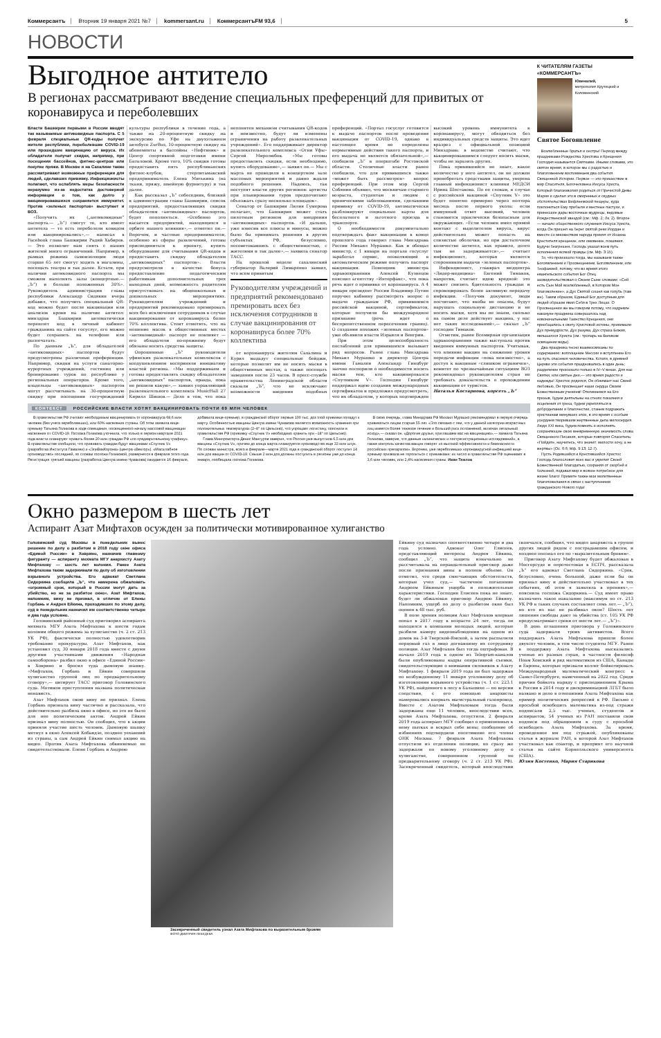Коммерсантъ Вторник 19 января 2021 №7 kommersant.ru КоммерсантъFM 93,6 5
НОВОСТИ
Выгодное антитело
В регионах рассматривают введение специальных преференций для привитых от коронавируса и переболевших
Власти Башкирии первыми в России вводят так называемые антиковидные паспорта. С 5 февраля специальные QR-коды получат жители республики, переболевшие COVID-19 или прошедшие вакцинацию от вируса. Их обладатели получат скидки, например, при посещении бассейнов, фитнес-центров или покупке пряжи. В Москве и на Сахалине также рассматривают возможные преференции для людей, сделавших прививку. Инфекционисты полагают, что ослаблять меры безопасности неразумно из-за недостатка достоверной информации о том, как долго у вакцинировавшихся сохраняется иммунитет. Против «зеленых паспортов» выступает и ВОЗ.
«Получить их („антиковидные“ паспорта.— „Ъ“) смогут те, кто имеет антитела — то есть переболели ковидом или вакцинировались»,— написал в Facebook глава Башкирии Радий Хабиров.— Это позволит нам снять с наших жителей много ограничений. Например, в рамках режима самоизоляции люди старше 65 лет смогут ходить в магазины, посещать театры и так далее. Кстати, при наличии антиковидного паспорта мы сможем наполнять залы (концертные.— „Ъ“) и больше положенных 30%». Руководитель администрации главы республики Александр Сидякин вчера добавил, что получить специальный QR-код можно будет после вакцинации или анализов крови на наличие антител: минздрав Башкирии автоматически перешлет код в личный кабинет гражданина на сайте госуслуг, его можно будет сохранить на телефоне или распечатать.
По данным „Ъ“, для обладателей «антиковидных» паспортов будут предусмотрены различные преференции. Например, скидки на услуги санаторно-курортных учреждений, гостиниц или бронирование туров по республике у региональных операторов. Кроме того, владельцы «антиковидных» паспортов могут рассчитывать на 30-процентную скидку при посещении госучреждений культуры республики в течение года, а также на 20-процентную скидку на экскурсию по Уфе на двухэтажном автобусе ZurBus, 10-процентную скидку на абонементы в бассейны «Нефтяник» и Центр спортивной подготовки имени Баталовой. Кроме того, 10% скидки готовы предоставить пять республиканских фитнес-клубов, стерлитамакский предприниматель Елена Митькина (на ткани, пряжу, швейную фурнитуру) и так далее.
Как рассказал „Ъ“ собеседник, близкий к администрации главы Башкирии, список предприятий, предоставляющих скидки обладателям «антиковидных» паспортов, будет пополняться. «Особенно это касается предприятий, находящихся в орбите нашего влияния»,— отметил он.— Впрочем, и частные предприниматели, особенно из сферы развлечений, готовы присоединиться к проекту, купить оборудование для считывания QR-кодов и предоставить скидку обладателям „антиковидных“ паспортов». Власти предусмотрели в качестве бонуса предоставление педагогическим работникам дополнительных трех выходных дней, возможность родителям присутствовать на общешкольных и дошкольных мероприятиях. Руководителям учреждений и предприятий рекомендовано премировать всех без исключения сотрудников в случае вакцинирования от коронавируса более 70% коллектива. Стоит отметить, что на ношение масок в общественных местах «антиковидный» паспорт не повлияет — его обладатели по-прежнему будут обязаны носить средства защиты.
Опрошенные „Ъ“ руководители уфимских развлекательных комплексов с воодушевлением восприняли инициативу властей региона. «Мы поддерживаем и готовы предоставлять скидку обладателям „антиковидных“ паспортов, правда, пока не решили какую»,— заявил управляющий развлекательного комплекса MusicHall 27 Кирилл Шишов.— Дело в том, что пока непонятен механизм считывания QR-кодов и неизвестно, будут ли изменены ограничения на работу развлекательных учреждений». Его поддерживает директор развлекательного комплекса «Огни Уфы» Сергей Миролюбов. «Мы готовы предоставлять скидки, если необходимо, купить оборудование»,— заявил он.— Мы с марта не проводили в концертном зале массовых мероприятий и давно ждали подобного решения. Надеюсь, так поступят власти других регионов: артисты при планировании туров предпочитают объезжать сразу несколько площадок».
Сенатор от Башкирии Лилия Гумерова полагает, что Башкирия может стать пилотным регионом для внедрения «антиковидных» паспортов. «И дальше, уже взвесив все плюсы и минусы, можно было бы принимать решения в других субъектах РФ, безусловно, посоветовавшись с общественностью, с жителями и так далее»,— заявила сенатор ТАСС.
На прошлой неделе сахалинский губернатор Валерий Лимаренко заявил, что всем привитым
Руководителям учреждений и предприятий рекомендовано премировать всех без исключения сотрудников в случае вакцинирования от коронавируса более 70% коллектива
от коронавируса жителям Сахалина и Курил выдадут специальные бейджи, которые позволят им не носить маски в общественных местах, а также посещать заведения после 23 часов. В пресс-службе правительства Ленинградской области сказали „Ъ“, что не исключают возможности введения подобных преференций. «Портал госуслуг готовится к выдаче паспортов после проведения вакцинации от COVID-19, однако в настоящее время не определены нормативные действия такого паспорта, и его выдача не является обязательной»,— сообщили „Ъ“ в оперштабе Ростовской области. Столичные власти ранее сообщили, что для привившихся также «может быть рассмотрен» вопрос преференций. При этом мэр Сергей Собянин объявил, что москвичам старшего возраста, студентам и людям с хроническими заболеваниями, сделавшим прививку от COVID-19, автоматически разблокируют социальные карты для бесплатного и льготного проезда в транспорте.
О необходимости документально подтверждать факт вакцинации в конце прошлого года говорил глава Минздрава России Михаил Мурашко. Как и обещал министр, с 1 января на портале госуслуг заработал сервис, позволяющий в автоматическом режиме получить паспорт вакцинации. Помощник министра здравоохранения Алексей Кузнецов пояснил агентству «Интерфакс», что пока речь идет о прививке от коронавируса. А 4 января президент России Владимир Путин поручил кабмину рассмотреть вопрос о выдаче гражданам РФ, привившимся российской вакциной, сертификатов, которые получили бы международное признание (речь идет о беспрепятственном пересечении границ). О создании похожих «зеленых паспортов» уже объявили власти Израиля и Венгрии.
При этом целесообразность послаблений для привившихся вызывает ряд вопросов. Ранее глава Минздрава Михаил Мурашко и директор Центра имени Гамалеи Александр Гинцбург заочно поспорили о необходимости носить маски тем, кто вакцинировался «Спутником V». Господин Гинцбург поддержал идею создания международных сертификатов и предложил предусмотреть, что их обладатели, у которых подтвержден высокий уровень иммунитета к коронавирусу, могут обходиться без индивидуальных средств защиты. Это идет вразрез с официальной позицией Минздрава: в ведомстве считают, что вакцинировавшимся следует носить маски, чтобы не заразить других.
Пока привившийся не знает, какое количество у него антител, он не должен пренебрегать средствами защиты, уверена главный инфекционист клиники МЕДСИ Ирина Шестакова. По ее словам, в случае с российской вакциной «Спутник V» это будет понятно примерно через полтора месяца после первого укола: если иммунный ответ высокий, человек становится практически безопасным для окружающих. «Если человек имел прямой контакт с выделителем вируса, вирус действительно может попасть на слизистые оболочки, но при достаточном количестве антител, как правило, долго там не задерживается»,— считает инфекционист, которая является сторонником выдачи «зеленых паспортов».
Инфекционист, главврач медцентра «Лидер-медицина» Евгений Тимаков, напротив, считает идею вредной: это может снизить бдительность граждан и спровоцировать более активную передачу инфекции. «Получив документ, люди посчитают, что якобы не опасны, будут нарушать социальную дистанцию и не носить маски, хотя мы не знаем, сколько на самом деле действует вакцина, у нас нет таких исследований»,— сказал „Ъ“ господин Тимаков.
Отметим, ранее Всемирная организация здравоохранения также выступала против введения иммунных паспортов. Учитывая, что влияние вакцин на снижение уровня передачи инфекции «пока неизвестно», а доступ к вакцинам «слишком ограничен», комитет по чрезвычайным ситуациям ВОЗ рекомендовал руководителям стран не требовать доказательств о прохождении вакцинации от туристов.
Наталья Костарнова, корсеть „Ъ“
КОНТЕКСТ РОССИЙСКИЕ ВЛАСТИ ХОТЯТ ВАКЦИНИРОВАТЬ ПОЧТИ 69 МЛН ЧЕЛОВЕК
В правительстве РФ считают необходимым вакцинировать от коронавируса 68,6 млн человек (без учета переболевших), или 60% населения страны. Об этом заявила вице-премьер Татьяна Голикова в ходе совещания, посвященного началу массовой вакцинации населения от COVID-19. Госпожа Голикова уточнила, что только в первом квартале 2021 года власти планируют привить более 20 млн граждан РФ «по предварительному графику». В правительстве сообщили, что прививать граждан будут вакцинами «Спутник V» (разработка Института Гамалеи) и «ЭпиВакКорона» (центра «Вектор»). «Масштабное производство» последней, по словам госпожи Голиковой, развернется в феврале этого года. Регистрация третьей вакцины (разработка Центра имени Чумакова) ожидается 16 февраля, добавила вице-премьер, в гражданский оборот первые 100 тыс. доз этой прививки попадут к марту. Особенностью вакцины Центра имени Чумакова является возможность хранения при положительных температурах (2–8° по Цельсию), что упрощает логистику, пояснили в правительстве РФ (прививку «Спутник V» необходимо хранить при –18° по Цельсию).
Глава Минпромторга Денис Мантуров заверил, что Россия уже выпустила 6,5 млн доз вакцины «Спутник V», причем до конца марта планируется производство еще 33 млн штук. По словам министра, всего в феврале—марте 2021 года в гражданский оборот поступит 14 млн доз вакцин от COVID-19. Свыше 2 млн доз должны поступить в регионы уже до конца января, пообещала госпожа Голикова.
В свою очередь, глава Минздрава РФ Михаил Мурашко рекомендовал в первую очередь прививаться лицам старше 55 лет. «Это связано с тем, что у данной категории возрастных лиц имеется более тяжелое течение и больший риск осложнений, включая летальный исход»,— сказал он. «Дорогие друзья, приглашаем вас на вакцинацию»,— заявила Татьяна Голикова, заверив, что данные «клинических и пострегистрационных исследований», а также контроль качества вакцин говорят «о высокой эффективности и безопасности российских препаратов». Впрочем, уже переболевших коронавирусной инфекцией вице-премьер призвала не торопиться с прививками: их число в правительстве РФ оценивают в 3,6 млн человек, или 2,4% населения страны. Иван Тяжлов
К ЧИТАТЕЛЯМ ГАЗЕТЫ «КОММЕРСАНТЪ»
Ювеналий,
митрополит Крутицкий и Коломенский
Святое Богоявление
Возлюбленные братья и сестры! Период между праздниками Рождества Христова и Крещения Господня называется Святками. Иными словами, это святое время, в которое мы с радостью и благоговением воспоминаем два события Священной Истории. Первое — это пришествие в мир Спасителя, Богочеловека Иисуса Христа, Который благоизволил родиться от Пречистой Девы Марии и сделал это в смиренных и скудных обстоятельствах Вифлеемской пещеры, куда поклониться Ему прибыли и местные пастухи, и принесшие дары восточные мудрецы, ведомые Рождественской звездой (см.: Мф. 2; Лк. 2). Второе — начало общественного служения Иисуса Христа, когда Он пришел на берег святой реки Иордан и вместе со множеством народа принял от Иоанна Крестителя крещение, или омовение, покаяния. Будучи безгрешен, Господь указал всем путь исполнения всякой правды (см. Мф. 3:15).
То, что произошло тогда, мы называем также Богоявлением и Просвещением. Богоявлением, или Теофанией, потому, что во время этого евангельского события Бог Отец засвидетельствовал о Своем Сыне словами: «Сей есть Сын Мой возлюбленный, в Котором Мое благоволение», а Дух Святой сошел как голубь (там же). Таким образом, Единый Бог доступным для людей образом явил Себя в Трех Лицах. О Просвещении же мы говорим потому, что издревле накануне праздника совершалось над новоначальными Таинство Крещения, они приобщались к свету Христовой истины, принимали Дух премудрости, Дух разума, Дух страха Божия, явльшагося Христа (см.: тропарь на Великом освящении воды).
Два праздника тесно взаимосвязаны по содержанию: воплощение Мессии и вступление Его на путь спасения человечества. Кстати, в древней Церкви эти события праздновались в один день; разделение произошло только в IV–V веках. Для нас Святки, или святые дни,— это время радости и надежды! Христос родился, Он обнимает нас Своей любовью, Он просвещает наши сердца Своим Божественным учением! Откликнемся на Его призыв, будем деятельны на стезях покаяния и исцеления от греха, будем укрепляться в доброделании и благочестии, станем подражать христианам минувших эпох, в это время с особым усердием творившим жертвенные дела милосердия. Люди XXI века, будем помнить и исполнять сохраняющие свою вневременную значимость слова Священного Писания, которые повторял Спаситель: «Пойдите, научитесь, что значит: милости хочу, а не жертвы» (Ос. 6:6; Мф. 9:13; 12:7).
Пусть Родившийся и Крестившийся Христос Господь благословит всех вас и укрепит Своей Божественной благодатью, сохраняя от скорбей и болезней, подавая мир и всякое потребное для жизни благо! Примите также мои молитвенные благопожелания в связи с наступлением гражданского Нового года!
Окно размером в шесть лет
Аспирант Азат Мифтахов осужден за политически мотивированное хулиганство
Головинский суд Москвы в понедельник вынес решение по делу о разбитом в 2018 году окне офиса «Единой России» в Ховрино, назначив главному фигуранту — аспиранту мехмата МГУ анархисту Азату Мифтахову — шесть лет колонии. Ранее Азата Мифтахова также задерживали по делу об изготовлении взрывного устройства. Его адвокат Светлана Сидоркина сообщила „Ъ“, что намерена обжаловать «огромный срок, который в России могут дать за убийство, но не за разбитое окно». Азат Мифтахов, напомним, вину не признал, в отличие от Елены Горбань и Андрея Ейкина, проходивших по этому делу, суд в понедельник назначил им соответственно четыре и два года условно.
Головинский районный суд приговорил аспиранта мехмата МГУ Азата Мифтахова к шести годам колонии общего режима за хулиганство (ч. 2 ст. 213 УК РФ), фактически полностью удовлетворив требование прокуратуры. Азат Мифтахов, как установил суд, 30 января 2018 года вместе с двумя другими участниками движения «Народная самооборона» разбил окно в офисе «Единой России» в Ховрино и бросил туда дымовую шашку. «Мифтахов, Горбань и Ейкин совершили хулиганство группой лиц по предварительному сговору»,— цитирует ТАСС приговор Головинского суда. Мотивом преступления названа политическая ненависть.
Азат Мифтахов свою вину не признал. Елена Горбань признала вину частично и рассказала, что действительно разбила окно в офисе, но это не было для нее политическим актом. Андрей Ейкин признал вину полностью. Он сообщил, что в акции приняли участие шесть человек. Дымовую шашку метнул в окно Алексей Кобаидзе, позднее уехавший из страны, а сам Андрей Ейкин снимал акцию на видео. Против Азата Мифтахова обвиняемые не свидетельствовали. Елене Горбань и Андрею
Засекреченный свидетель узнал Азата Мифтахова по выразительным бровям
ФОТО ДМИТРИЯ ЛЕБЕДЕВА
Ейкину суд назначил соответственно четыре и два года условно. Адвокат Олег Елисеев, представляющий интересы Андрея Ейкина, сообщил „Ъ“, что защита изначально не рассчитывала на оправдательный приговор даже после признания вины в полном объеме. Он отметил, что среди смягчающих обстоятельств, которые учел суд,— частичное погашение Андреем Ейкиным ущерба и положительные характеристики. Господин Елисеев пока не знает, будет ли обжалован приговор Андрею Ейкину. Напомним, ущерб по делу о разбитом окне был оценен в 48 тыс. руб.
В поле зрения полиции Азат Мифтахов впервые попал в 2017 году в возрасте 24 лет, тогда он находился в компании молодых людей, которые разбили камеру видеонаблюдения на одном из домов на 3-й Тверской-Ямской, а затем распылили перцовый газ в лицо догнавшему их сотруднику полиции. Азат Мифтахов был тогда оштрафован. В начале 2019 года в одном из Telegram-каналов были опубликованы кадры оперативной съемки, свидетельствующие о внимании силовиков к Азату Мифтахову. 1 февраля 2019 года он был задержан по возбужденному 11 января уголовному делу об изготовлении взрывного устройства (ч. 1 ст. 223.1 УК РФ), найденного в лесу в Балашихе — по версии следствия, с его помощью анархисты намеревались взорвать магистральный газопровод. Вместе с Азатом Мифтаховым тогда были задержаны еще 11 человек, впоследствии всех, кроме Азата Мифтахова, отпустили. 2 февраля 2019 года аспирант МГУ сообщил о примененных к нему пытках и вскрыл себе вены; сообщение об избиениях подтвердили посетившие его члены ОНК Москвы. 7 февраля Азата Мифтахова отпустили из отделения полиции, но сразу же задержали по новому уголовному делу о хулиганстве, совершенном группой по предварительному сговору (ч. 2 ст. 213 УК РФ). Засекреченный свидетель, который впоследствии скончался, сообщил, что видел анархиста в группе других людей рядом с пострадавшим офисом, и позднее опознал его по «выразительным бровям».
Приговор Азату Мифтахову будет обжалован в Мосгорсуде и опротестован в ЕСПЧ, рассказала „Ъ“ его адвокат Светлана Сидоркина. «Срок, безусловно, очень большой, даже если бы он признал вину и действительно участвовал в тех событиях, об этом я заявляла в прениях»,— пояснила госпожа Сидоркина.— Суд имеет право назначить такое наказание (максимум по ст. 213 УК РФ в таких случаях составляет семь лет.— „Ъ“), но кто из нас не разбивал окон? Шесть лет лишения свободы дают за убийства (ст. 105 УК РФ предусматривает сроки от шести лет.— „Ъ“)».
В день оглашения приговора у Головинского суда задержали троих активистов. Всего поддержать Азата Мифтахова пришли более двухсот человек, в том числе студенты МГУ. Ранее в поддержку Азата Мифтахова высказались ученые из разных стран, в частности философ Ноам Хомский и ряд математиков из США, Канады и Европы, которые призвали коллег бойкотировать Международный математический конгресс в Санкт-Петербурге, намеченный на 2022 год. Среди причин бойкота наряду с присоединением Крыма к России в 2014 году и дискриминацией ЛГБТ было названо и дело в отношении Азата Мифтахова как пример политических репрессий в РФ. Письмо с просьбой освободить математика из-под стражи подписали 2,5 тыс. ученых, студентов и аспирантов, 54 ученых из РАН поставили свои подписи под обращением к суду с просьбой освободить Азата Мифтахова. За время, проведенное им под стражей, опубликованы статья в журнале РАН, в которой Азат Мифтахов участвовал как соавтор, и препринт его научной статьи на сайте Корнелльского университета (США).
Юлия Костенко, Мария Старикова